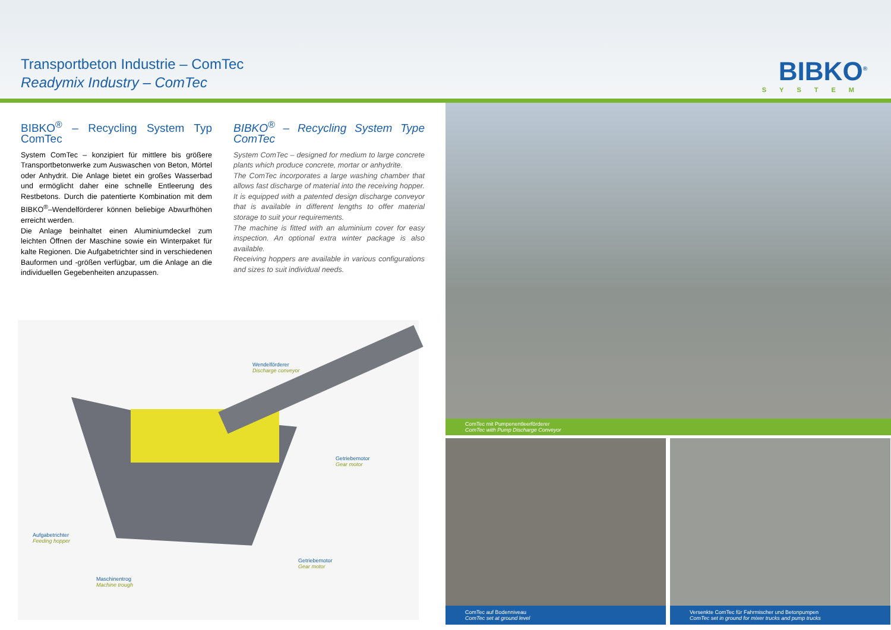Transportbeton Industrie – ComTec
Readymix Industry – ComTec
BIBKO<sup>®</sup>
SYSTEM
BIBKO<sup>®</sup> – Recycling System Typ ComTec
System ComTec – konzipiert für mittlere bis größere Transportbetonwerke zum Auswaschen von Beton, Mörtel oder Anhydrit. Die Anlage bietet ein großes Wasserbad und ermöglicht daher eine schnelle Entleerung des Restbetons. Durch die patentierte Kombination mit dem BIBKO<sup>®</sup>–Wendelförderer können beliebige Abwurfhöhen erreicht werden.
Die Anlage beinhaltet einen Aluminiumdeckel zum leichten Öffnen der Maschine sowie ein Winterpaket für kalte Regionen. Die Aufgabetrichter sind in verschiedenen Bauformen und -größen verfügbar, um die Anlage an die individuellen Gegebenheiten anzupassen.
BIBKO<sup>®</sup> – Recycling System Type ComTec
System ComTec – designed for medium to large concrete plants which produce concrete, mortar or anhydrite.
The ComTec incorporates a large washing chamber that allows fast discharge of material into the receiving hopper. It is equipped with a patented design discharge conveyor that is available in different lengths to offer material storage to suit your requirements.
The machine is fitted with an aluminium cover for easy inspection. An optional extra winter package is also available.
Receiving hoppers are available in various configurations and sizes to suit individual needs.
Wendelförderer
Discharge conveyor
Getriebemotor
Gear motor
Aufgabetrichter
Feeding hopper
Getriebemotor
Gear motor
Maschinentrog
Machine trough
ComTec mit Pumpenentleerförderer
ComTec with Pump Discharge Conveyor
ComTec auf Bodenniveau
ComTec set at ground level
Versenkte ComTec für Fahrmischer und Betonpumpen
ComTec set in ground for mixer trucks and pump trucks